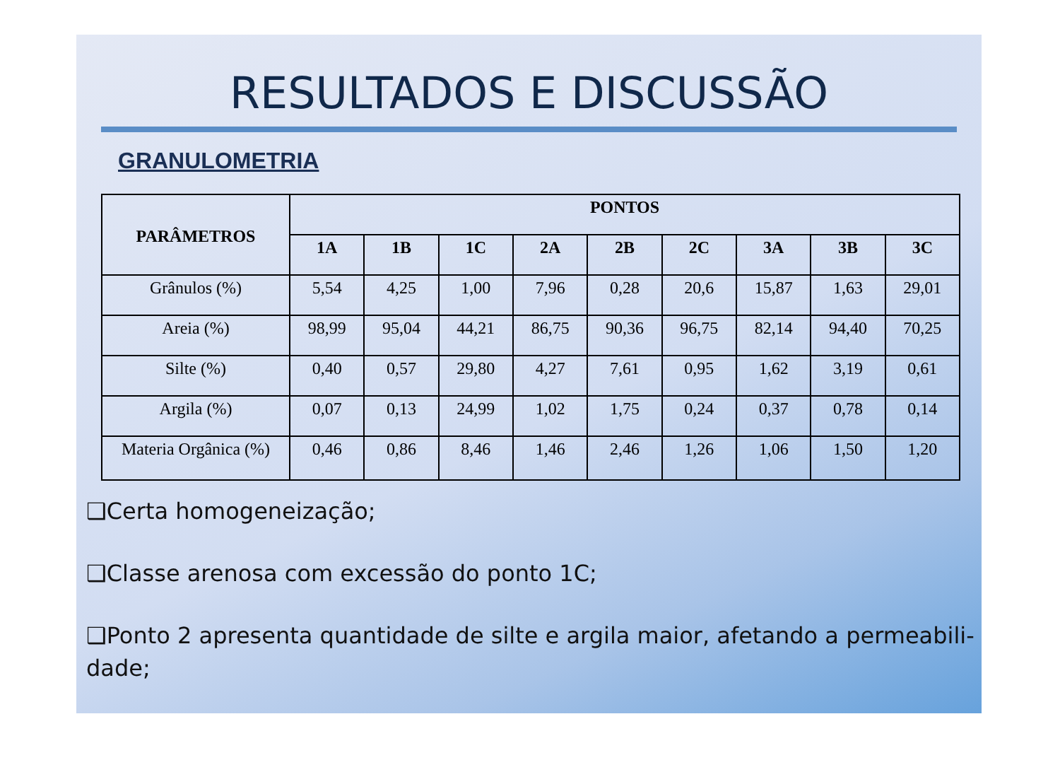RESULTADOS E DISCUSSÃO
GRANULOMETRIA
| PARÂMETROS | PONTOS | | | | | | | | |
| --- | --- | --- | --- | --- | --- | --- | --- | --- | --- |
| | 1A | 1B | 1C | 2A | 2B | 2C | 3A | 3B | 3C |
| Grânulos (%) | 5,54 | 4,25 | 1,00 | 7,96 | 0,28 | 20,6 | 15,87 | 1,63 | 29,01 |
| Areia (%) | 98,99 | 95,04 | 44,21 | 86,75 | 90,36 | 96,75 | 82,14 | 94,40 | 70,25 |
| Silte (%) | 0,40 | 0,57 | 29,80 | 4,27 | 7,61 | 0,95 | 1,62 | 3,19 | 0,61 |
| Argila (%) | 0,07 | 0,13 | 24,99 | 1,02 | 1,75 | 0,24 | 0,37 | 0,78 | 0,14 |
| Materia Orgânica (%) | 0,46 | 0,86 | 8,46 | 1,46 | 2,46 | 1,26 | 1,06 | 1,50 | 1,20 |
❑Certa homogeneização;
❑Classe arenosa com excessão do ponto 1C;
❑Ponto 2 apresenta quantidade de silte e argila maior, afetando a permeabili-dade;